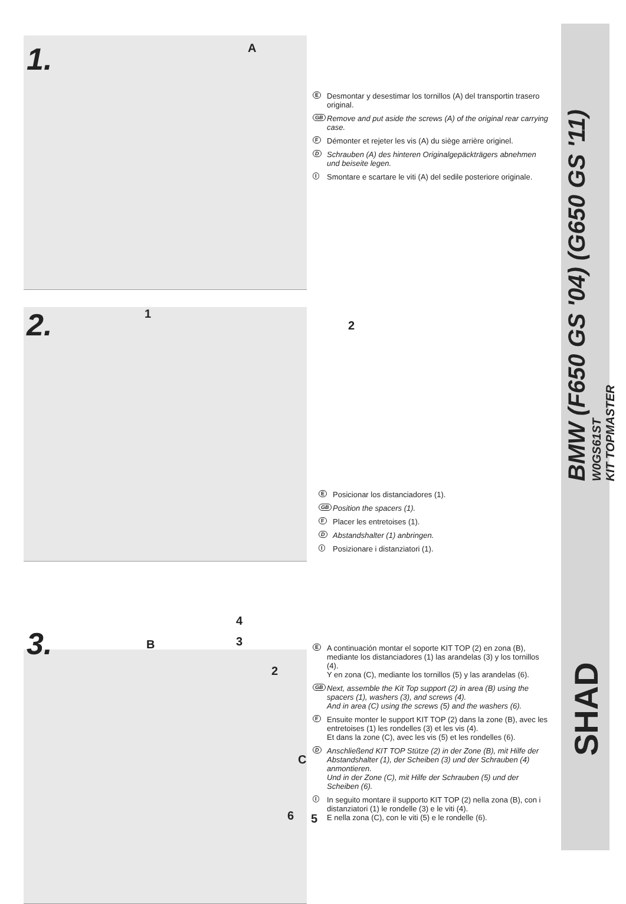BMW (F650 GS '04) (G650 GS '11)
W0GS61ST
KIT TOPMASTER
SHAD
1. A
E Desmontar y desestimar los tornillos (A) del transportin trasero original.
GB Remove and put aside the screws (A) of the original rear carrying case.
F Démonter et rejeter les vis (A) du siège arrière originel.
D Schrauben (A) des hinteren Originalgepäckträgers abnehmen und beiseite legen.
I Smontare e scartare le viti (A) del sedile posteriore originale.
2. 1
2
E Posicionar los distanciadores (1).
GB Position the spacers (1).
F Placer les entretoises (1).
D Abstandshalter (1) anbringen.
I Posizionare i distanziatori (1).
3.
4
3
B
2
C
6 5
E A continuación montar el soporte KIT TOP (2) en zona (B), mediante los distanciadores (1) las arandelas (3) y los tornillos (4).
Y en zona (C), mediante los tornillos (5) y las arandelas (6).
GB Next, assemble the Kit Top support (2) in area (B) using the spacers (1), washers (3), and screws (4).
And in area (C) using the screws (5) and the washers (6).
F Ensuite monter le support KIT TOP (2) dans la zone (B), avec les entretoises (1) les rondelles (3) et les vis (4).
Et dans la zone (C), avec les vis (5) et les rondelles (6).
D Anschließend KIT TOP Stütze (2) in der Zone (B), mit Hilfe der Abstandshalter (1), der Scheiben (3) und der Schrauben (4) anmontieren.
Und in der Zone (C), mit Hilfe der Schrauben (5) und der Scheiben (6).
I In seguito montare il supporto KIT TOP (2) nella zona (B), con i distanziatori (1) le rondelle (3) e le viti (4).
E nella zona (C), con le viti (5) e le rondelle (6).